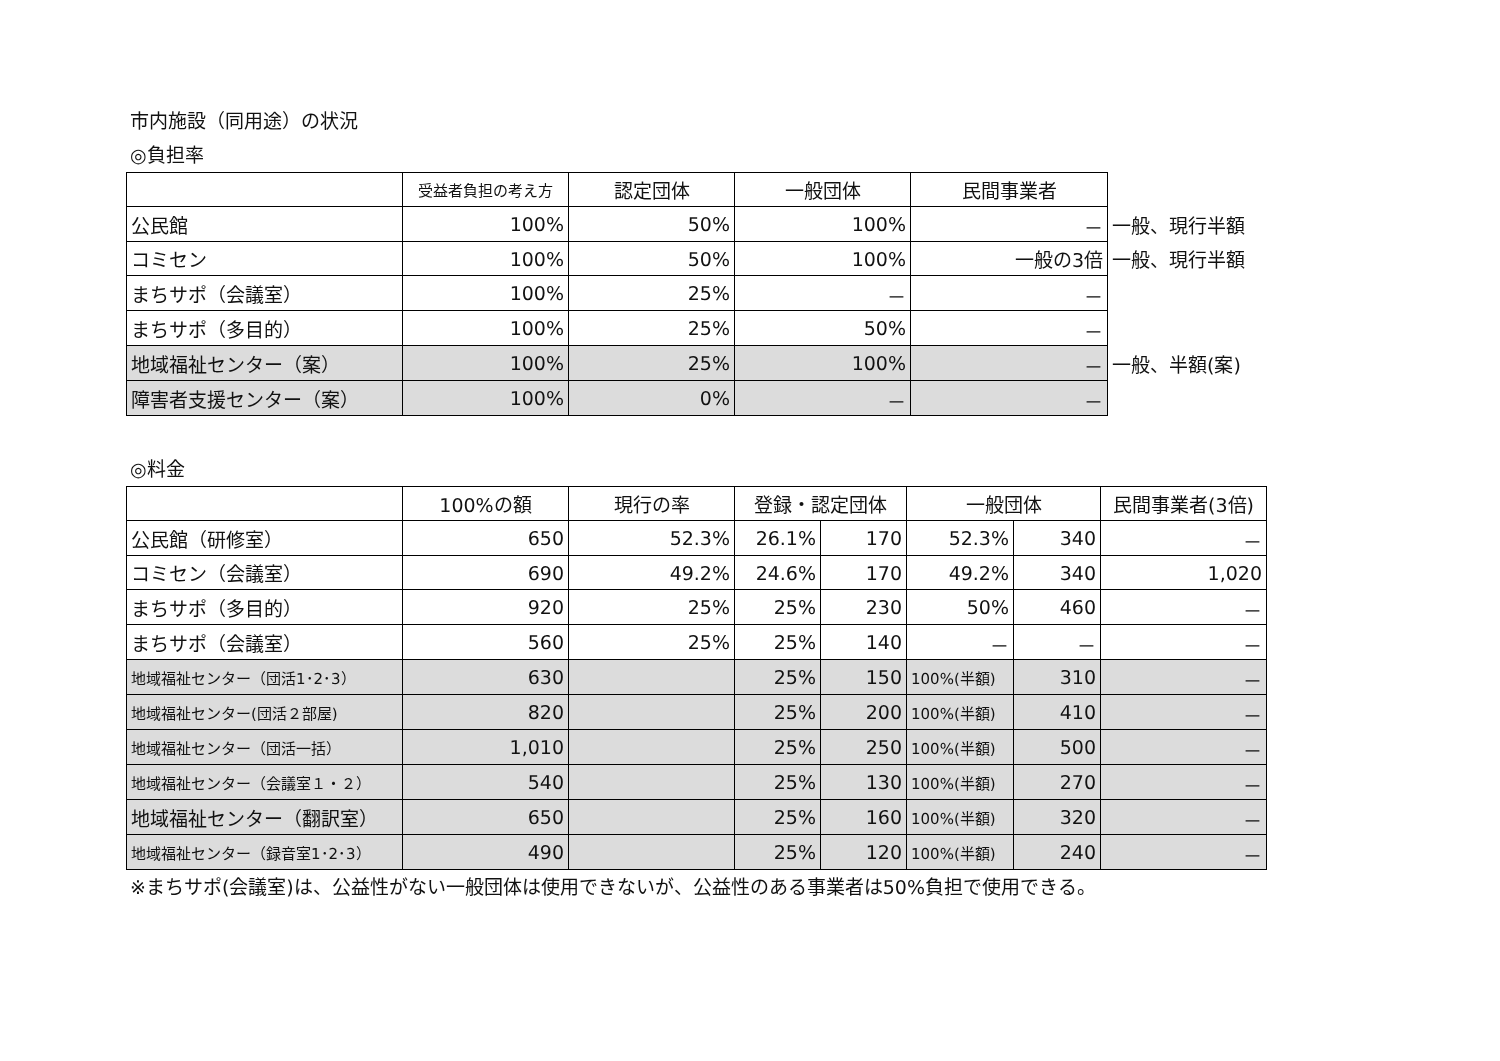市内施設（同用途）の状況
◎負担率
| | 受益者負担の考え方 | 認定団体 | 一般団体 | 民間事業者 | |
| --- | --- | --- | --- | --- | --- |
| 公民館 | 100% | 50% | 100% | － | 一般、現行半額 |
| コミセン | 100% | 50% | 100% | 一般の3倍 | 一般、現行半額 |
| まちサポ（会議室） | 100% | 25% | － | － | |
| まちサポ（多目的） | 100% | 25% | 50% | － | |
| 地域福祉センター（案） | 100% | 25% | 100% | － | 一般、半額(案) |
| 障害者支援センター（案） | 100% | 0% | － | － | |
◎料金
| | 100%の額 | 現行の率 | 登録・認定団体 | | 一般団体 | | 民間事業者(3倍) |
| --- | --- | --- | --- | --- | --- | --- | --- |
| 公民館（研修室） | 650 | 52.3% | 26.1% | 170 | 52.3% | 340 | － |
| コミセン（会議室） | 690 | 49.2% | 24.6% | 170 | 49.2% | 340 | 1,020 |
| まちサポ（多目的） | 920 | 25% | 25% | 230 | 50% | 460 | － |
| まちサポ（会議室） | 560 | 25% | 25% | 140 | － | － | － |
| 地域福祉センター（団活1･2･3） | 630 | | 25% | 150 | 100%(半額) | 310 | － |
| 地域福祉センター(団活２部屋) | 820 | | 25% | 200 | 100%(半額) | 410 | － |
| 地域福祉センター（団活一括） | 1,010 | | 25% | 250 | 100%(半額) | 500 | － |
| 地域福祉センター（会議室１・２） | 540 | | 25% | 130 | 100%(半額) | 270 | － |
| 地域福祉センター（翻訳室） | 650 | | 25% | 160 | 100%(半額) | 320 | － |
| 地域福祉センター（録音室1･2･3） | 490 | | 25% | 120 | 100%(半額) | 240 | － |
※まちサポ(会議室)は、公益性がない一般団体は使用できないが、公益性のある事業者は50%負担で使用できる。